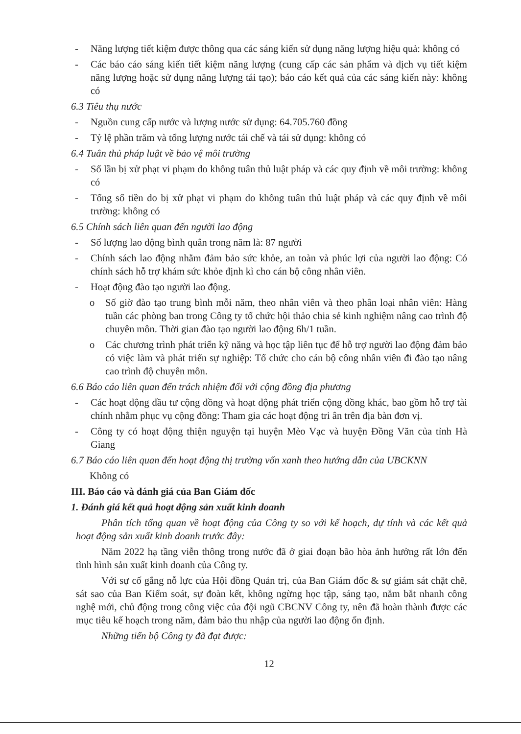- Năng lượng tiết kiệm được thông qua các sáng kiến sử dụng năng lượng hiệu quả: không có
- Các báo cáo sáng kiến tiết kiệm năng lượng (cung cấp các sản phẩm và dịch vụ tiết kiệm năng lượng hoặc sử dụng năng lượng tái tạo); báo cáo kết quả của các sáng kiến này: không có
6.3 Tiêu thụ nước
- Nguồn cung cấp nước và lượng nước sử dụng: 64.705.760 đồng
- Tỷ lệ phần trăm và tổng lượng nước tái chế và tái sử dụng: không có
6.4 Tuân thủ pháp luật về bảo vệ môi trường
- Số lần bị xử phạt vi phạm do không tuân thủ luật pháp và các quy định về môi trường: không có
- Tổng số tiền do bị xử phạt vi phạm do không tuân thủ luật pháp và các quy định về môi trường: không có
6.5 Chính sách liên quan đến người lao động
- Số lượng lao động bình quân trong năm là: 87 người
- Chính sách lao động nhằm đảm bảo sức khỏe, an toàn và phúc lợi của người lao động: Có chính sách hỗ trợ khám sức khỏe định kì cho cán bộ công nhân viên.
- Hoạt động đào tạo người lao động.
o Số giờ đào tạo trung bình mỗi năm, theo nhân viên và theo phân loại nhân viên: Hàng tuần các phòng ban trong Công ty tổ chức hội thảo chia sẻ kinh nghiệm nâng cao trình độ chuyên môn. Thời gian đào tạo người lao động 6h/1 tuần.
o Các chương trình phát triển kỹ năng và học tập liên tục để hỗ trợ người lao động đảm bảo có việc làm và phát triển sự nghiệp: Tổ chức cho cán bộ công nhân viên đi đào tạo nâng cao trình độ chuyên môn.
6.6 Báo cáo liên quan đến trách nhiệm đối với cộng đồng địa phương
- Các hoạt động đầu tư cộng đồng và hoạt động phát triển cộng đồng khác, bao gồm hỗ trợ tài chính nhằm phục vụ cộng đồng: Tham gia các hoạt động tri ân trên địa bàn đơn vị.
- Công ty có hoạt động thiện nguyện tại huyện Mèo Vạc và huyện Đồng Văn của tỉnh Hà Giang
6.7 Báo cáo liên quan đến hoạt động thị trường vốn xanh theo hướng dẫn của UBCKNN
Không có
III. Báo cáo và đánh giá của Ban Giám đốc
1. Đánh giá kết quả hoạt động sản xuất kinh doanh
Phân tích tổng quan về hoạt động của Công ty so với kế hoạch, dự tính và các kết quả hoạt động sản xuất kinh doanh trước đây:
Năm 2022 hạ tầng viễn thông trong nước đã ở giai đoạn bão hòa ảnh hưởng rất lớn đến tình hình sản xuất kinh doanh của Công ty.
Với sự cố gắng nỗ lực của Hội đồng Quản trị, của Ban Giám đốc & sự giám sát chặt chẽ, sát sao của Ban Kiểm soát, sự đoàn kết, không ngừng học tập, sáng tạo, nắm bắt nhanh công nghệ mới, chủ động trong công việc của đội ngũ CBCNV Công ty, nên đã hoàn thành được các mục tiêu kế hoạch trong năm, đảm bảo thu nhập của người lao động ổn định.
Những tiến bộ Công ty đã đạt được:
12